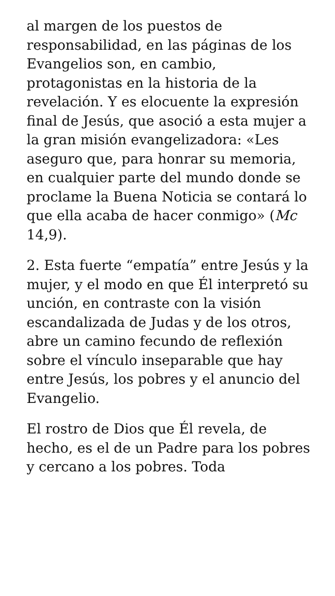al margen de los puestos de responsabilidad, en las páginas de los Evangelios son, en cambio, protagonistas en la historia de la revelación. Y es elocuente la expresión final de Jesús, que asoció a esta mujer a la gran misión evangelizadora: «Les aseguro que, para honrar su memoria, en cualquier parte del mundo donde se proclame la Buena Noticia se contará lo que ella acaba de hacer conmigo» (Mc 14,9).
2. Esta fuerte “empatía” entre Jesús y la mujer, y el modo en que Él interpretó su unción, en contraste con la visión escandalizada de Judas y de los otros, abre un camino fecundo de reflexión sobre el vínculo inseparable que hay entre Jesús, los pobres y el anuncio del Evangelio.
El rostro de Dios que Él revela, de hecho, es el de un Padre para los pobres y cercano a los pobres. Toda